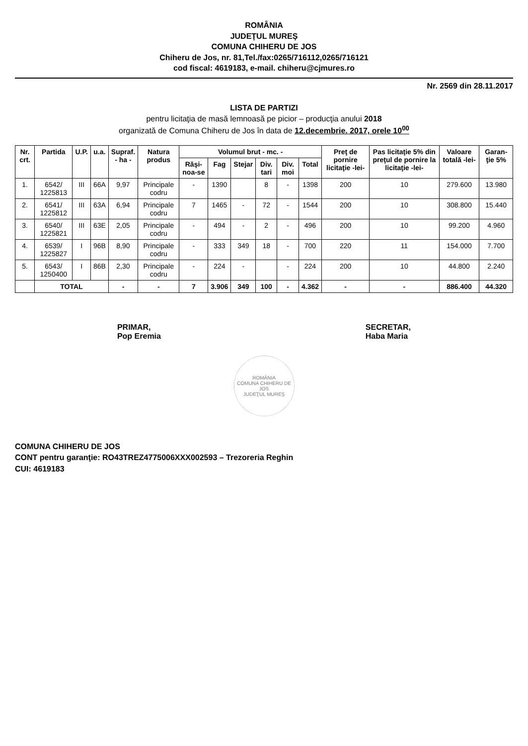ROMÂNIA
JUDEŢUL MUREŞ
COMUNA CHIHERU DE JOS
Chiheru de Jos, nr. 81,Tel./fax:0265/716112,0265/716121
cod fiscal: 4619183, e-mail. chiheru@cjmures.ro
Nr. 2569 din 28.11.2017
LISTA DE PARTIZI
pentru licitaţia de masă lemnoasă pe picior – producţia anului 2018
organizată de Comuna Chiheru de Jos în data de 12.decembrie. 2017, orele 10<sup>00</sup>
| Nr. crt. | Partida | U.P. | u.a. | Supraf. - ha - | Natura produs | Volumul brut - mc. - | | | | | | Preţ de pornire licitaţie -lei- | Pas licitaţie 5% din preţul de pornire la licitaţie -lei- | Valoare totală -lei- | Garan-ţie 5% |
| --- | --- | --- | --- | --- | --- | --- | --- | --- | --- | --- | --- | --- | --- | --- | --- |
| | | | | | | Răşi-noa-se | Fag | Stejar | Div. tari | Div. moi | Total | | | | |
| 1. | 6542/ 1225813 | III | 66A | 9,97 | Principale codru | - | 1390 | | 8 | - | 1398 | 200 | 10 | 279.600 | 13.980 |
| 2. | 6541/ 1225812 | III | 63A | 6,94 | Principale codru | 7 | 1465 | - | 72 | - | 1544 | 200 | 10 | 308.800 | 15.440 |
| 3. | 6540/ 1225821 | III | 63E | 2,05 | Principale codru | - | 494 | - | 2 | - | 496 | 200 | 10 | 99.200 | 4.960 |
| 4. | 6539/ 1225827 | I | 96B | 8,90 | Principale codru | - | 333 | 349 | 18 | - | 700 | 220 | 11 | 154.000 | 7.700 |
| 5. | 6543/ 1250400 | I | 86B | 2,30 | Principale codru | - | 224 | - | | - | 224 | 200 | 10 | 44.800 | 2.240 |
| | TOTAL | | | - | - | 7 | 3.906 | 349 | 100 | - | 4.362 | - | - | 886.400 | 44.320 |
PRIMAR,
Pop Eremia
SECRETAR,
Haba Maria
ROMÂNIA
COMUNA CHIHERU DE JOS
JUDEŢUL MUREŞ
COMUNA CHIHERU DE JOS
CONT pentru garanţie: RO43TREZ4775006XXX002593 – Trezoreria Reghin
CUI: 4619183